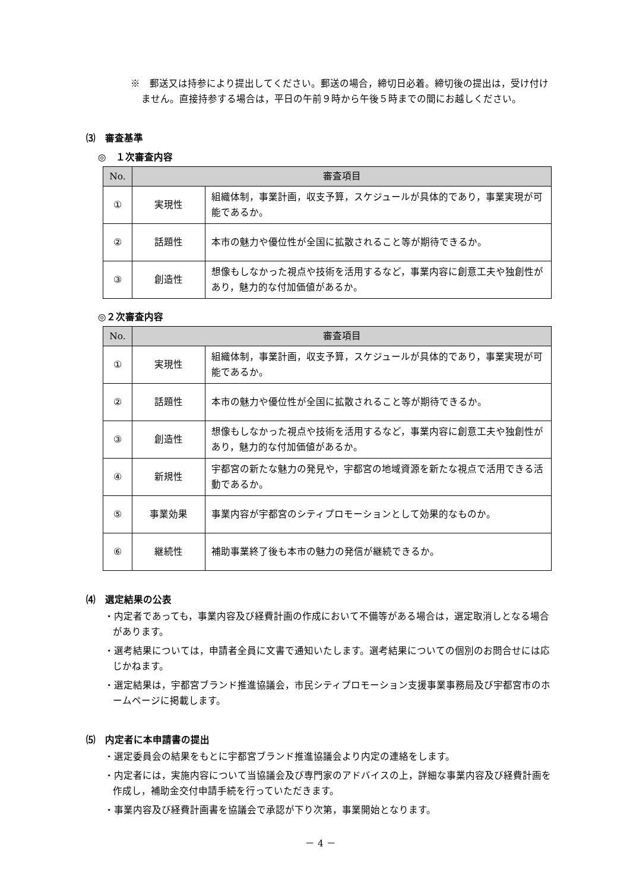※　郵送又は持参により提出してください。郵送の場合，締切日必着。締切後の提出は，受け付けません。直接持参する場合は，平日の午前９時から午後５時までの間にお越しください。
⑶　審査基準
◎　１次審査内容
| No. | 審査項目 | |
| --- | --- | --- |
| ① | 実現性 | 組織体制，事業計画，収支予算，スケジュールが具体的であり，事業実現が可能であるか。 |
| ② | 話題性 | 本市の魅力や優位性が全国に拡散されること等が期待できるか。 |
| ③ | 創造性 | 想像もしなかった視点や技術を活用するなど，事業内容に創意工夫や独創性があり，魅力的な付加価値があるか。 |
◎２次審査内容
| No. | 審査項目 | |
| --- | --- | --- |
| ① | 実現性 | 組織体制，事業計画，収支予算，スケジュールが具体的であり，事業実現が可能であるか。 |
| ② | 話題性 | 本市の魅力や優位性が全国に拡散されること等が期待できるか。 |
| ③ | 創造性 | 想像もしなかった視点や技術を活用するなど，事業内容に創意工夫や独創性があり，魅力的な付加価値があるか。 |
| ④ | 新規性 | 宇都宮の新たな魅力の発見や，宇都宮の地域資源を新たな視点で活用できる活動であるか。 |
| ⑤ | 事業効果 | 事業内容が宇都宮のシティプロモーションとして効果的なものか。 |
| ⑥ | 継続性 | 補助事業終了後も本市の魅力の発信が継続できるか。 |
⑷　選定結果の公表
・内定者であっても，事業内容及び経費計画の作成において不備等がある場合は，選定取消しとなる場合があります。
・選考結果については，申請者全員に文書で通知いたします。選考結果についての個別のお問合せには応じかねます。
・選定結果は，宇都宮ブランド推進協議会，市民シティプロモーション支援事業事務局及び宇都宮市のホームページに掲載します。
⑸　内定者に本申請書の提出
・選定委員会の結果をもとに宇都宮ブランド推進協議会より内定の連絡をします。
・内定者には，実施内容について当協議会及び専門家のアドバイスの上，詳細な事業内容及び経費計画を作成し，補助金交付申請手続を行っていただきます。
・事業内容及び経費計画書を協議会で承認が下り次第，事業開始となります。
－ 4 －